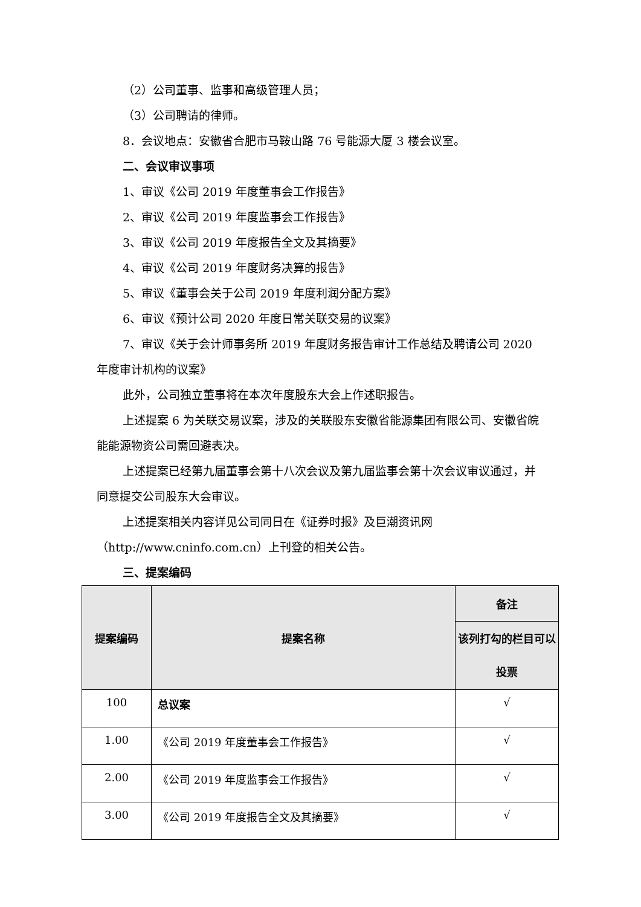（2）公司董事、监事和高级管理人员；
（3）公司聘请的律师。
8．会议地点：安徽省合肥市马鞍山路 76 号能源大厦 3 楼会议室。
二、会议审议事项
1、审议《公司 2019 年度董事会工作报告》
2、审议《公司 2019 年度监事会工作报告》
3、审议《公司 2019 年度报告全文及其摘要》
4、审议《公司 2019 年度财务决算的报告》
5、审议《董事会关于公司 2019 年度利润分配方案》
6、审议《预计公司 2020 年度日常关联交易的议案》
7、审议《关于会计师事务所 2019 年度财务报告审计工作总结及聘请公司 2020 年度审计机构的议案》
此外，公司独立董事将在本次年度股东大会上作述职报告。
上述提案 6 为关联交易议案，涉及的关联股东安徽省能源集团有限公司、安徽省皖能能源物资公司需回避表决。
上述提案已经第九届董事会第十八次会议及第九届监事会第十次会议审议通过，并同意提交公司股东大会审议。
上述提案相关内容详见公司同日在《证券时报》及巨潮资讯网（http://www.cninfo.com.cn）上刊登的相关公告。
三、提案编码
| 提案编码 | 提案名称 | 备注 |
| --- | --- | --- |
| | | 该列打勾的栏目可以投票 |
| 100 | 总议案 | √ |
| 1.00 | 《公司 2019 年度董事会工作报告》 | √ |
| 2.00 | 《公司 2019 年度监事会工作报告》 | √ |
| 3.00 | 《公司 2019 年度报告全文及其摘要》 | √ |